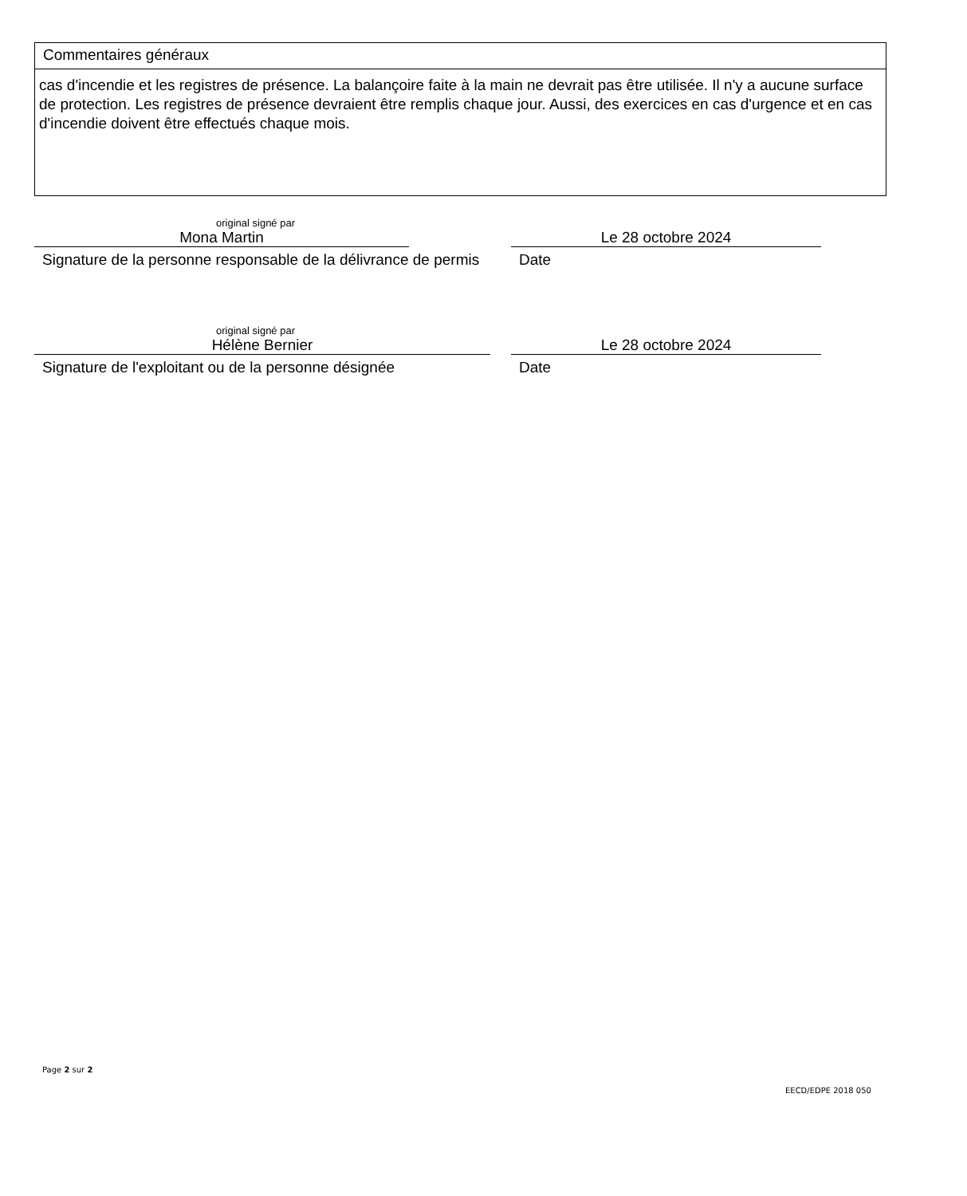Commentaires généraux
cas d'incendie et les registres de présence. La balançoire faite à la main ne devrait pas être utilisée. Il n'y a aucune surface de protection. Les registres de présence devraient être remplis chaque jour. Aussi, des exercices en cas d'urgence et en cas d'incendie doivent être effectués chaque mois.
original signé par
Mona Martin
Signature de la personne responsable de la délivrance de permis
Le 28 octobre 2024
Date
original signé par
Hélène Bernier
Signature de l'exploitant ou de la personne désignée
Le 28 octobre 2024
Date
Page 2 sur 2
EECD/EDPE 2018 050